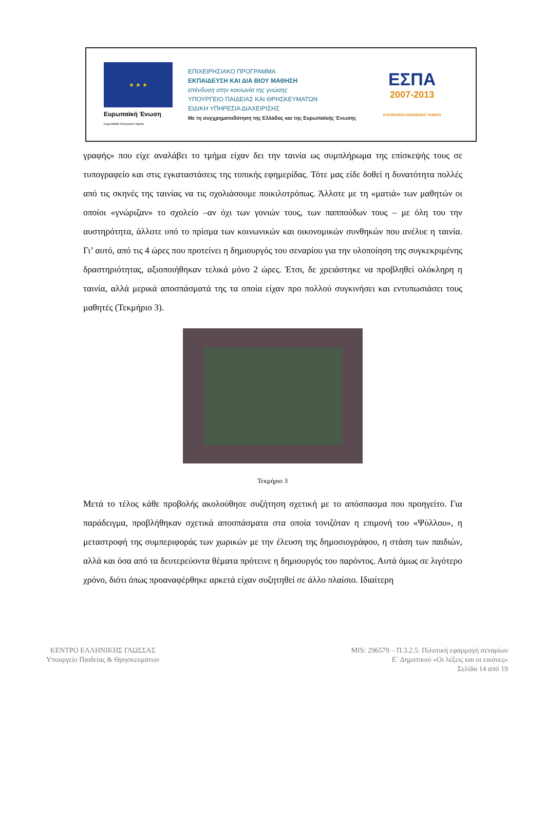★ ★ ★
Ευρωπαϊκή Ένωση
Ευρωπαϊκό Κοινωνικό Ταμείο
ΕΠΙΧΕΙΡΗΣΙΑΚΟ ΠΡΟΓΡΑΜΜΑ
ΕΚΠΑΙΔΕΥΣΗ ΚΑΙ ΔΙΑ ΒΙΟΥ ΜΑΘΗΣΗ
επένδυση στην κοινωνία της γνώσης
ΥΠΟΥΡΓΕΙΟ ΠΑΙΔΕΙΑΣ ΚΑΙ ΘΡΗΣΚΕΥΜΑΤΩΝ
ΕΙΔΙΚΗ ΥΠΗΡΕΣΙΑ ΔΙΑΧΕΙΡΙΣΗΣ
Με τη συγχρηματοδότηση της Ελλάδας και της Ευρωπαϊκής Ένωσης
ΕΣΠΑ
2007-2013
ΕΥΡΩΠΑΪΚΟ ΚΟΙΝΩΝΙΚΟ ΤΑΜΕΙΟ
γραφής» που είχε αναλάβει το τμήμα είχαν δει την ταινία ως συμπλήρωμα της επίσκεψής τους σε τυπογραφείο και στις εγκαταστάσεις της τοπικής εφημερίδας. Τότε μας είδε δοθεί η δυνατότητα πολλές από τις σκηνές της ταινίας να τις σχολιάσουμε ποικιλοτρόπως. Άλλοτε με τη «ματιά» των μαθητών οι οποίοι «γνώριζαν» το σχολείο –αν όχι των γονιών τους, των παππούδων τους – με όλη του την αυστηρότητα, άλλοτε υπό το πρίσμα των κοινωνικών και οικονομικών συνθηκών που ανέλυε η ταινία. Γι’ αυτό, από τις 4 ώρες που προτείνει η δημιουργός του σεναρίου για την υλοποίηση της συγκεκριμένης δραστηριότητας, αξιοποιήθηκαν τελικά μόνο 2 ώρες. Έτσι, δε χρειάστηκε να προβληθεί ολόκληρη η ταινία, αλλά μερικά αποσπάσματά της τα οποία είχαν προ πολλού συγκινήσει και εντυπωσιάσει τους μαθητές (Τεκμήριο 3).
Τεκμήριο 3
Μετά το τέλος κάθε προβολής ακολούθησε συζήτηση σχετική με το απόσπασμα που προηγείτο. Για παράδειγμα, προβλήθηκαν σχετικά αποσπάσματα στα οποία τονιζόταν η επιμονή του «Ψύλλου», η μεταστροφή της συμπεριφοράς των χωρικών με την έλευση της δημοσιογράφου, η στάση των παιδιών, αλλά και όσα από τα δευτερεύοντα θέματα πρότεινε η δημιουργός του παρόντος. Αυτά όμως σε λιγότερο χρόνο, διότι όπως προαναφέρθηκε αρκετά είχαν συζητηθεί σε άλλο πλαίσιο. Ιδιαίτερη
ΚΕΝΤΡΟ ΕΛΛΗΝΙΚΗΣ ΓΛΩΣΣΑΣ
Υπουργείο Παιδείας & Θρησκευμάτων
MIS: 296579 – Π.3.2.5: Πιλοτική εφαρμογή σεναρίων
Ε΄ Δημοτικού «Οι λέξεις και οι εικόνες»
Σελίδα 14 από 19